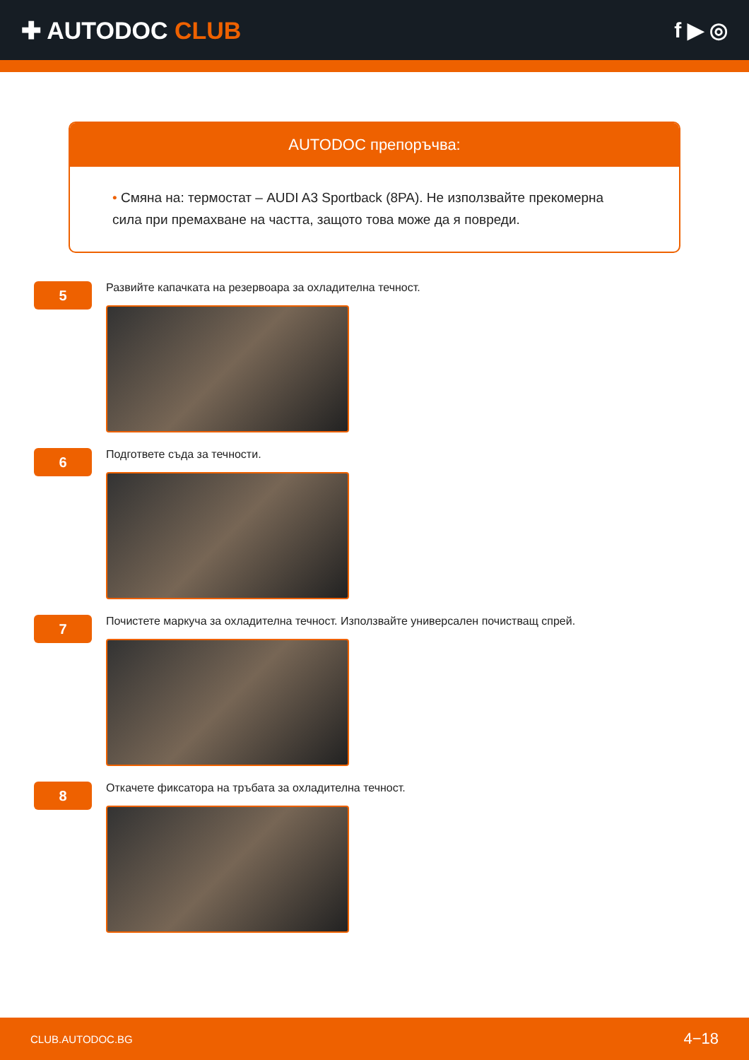✚ AUTODOC CLUB f ▶ ◎
AUTODOC препоръчва:
• Смяна на: термостат – AUDI A3 Sportback (8PA). Не използвайте прекомерна сила при премахване на частта, защото това може да я повреди.
5
Развийте капачката на резервоара за охладителна течност.
6
Подгответе съда за течности.
7
Почистете маркуча за охладителна течност. Използвайте универсален почистващ спрей.
8
Откачете фиксатора на тръбата за охладителна течност.
CLUB.AUTODOC.BG 4−18